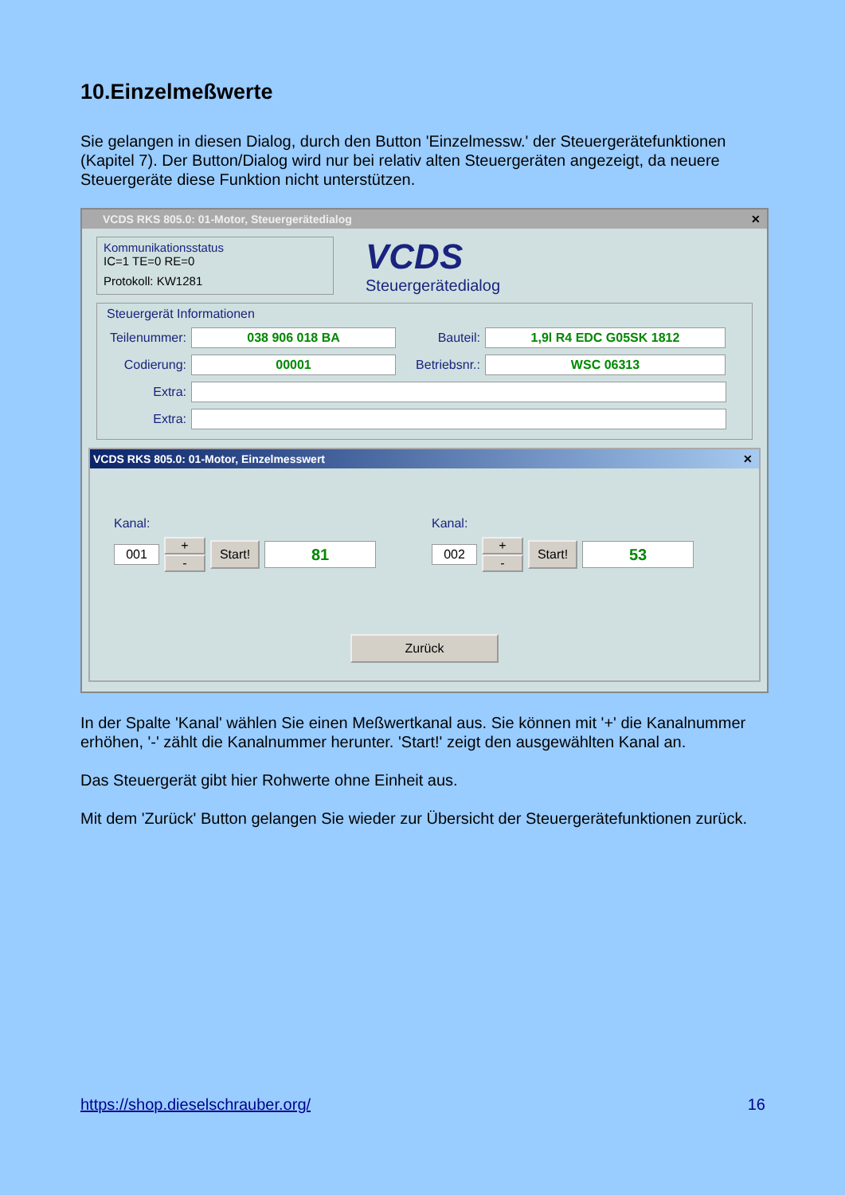10.Einzelmeßwerte
Sie gelangen in diesen Dialog, durch den Button 'Einzelmessw.' der Steuergerätefunktionen (Kapitel 7). Der Button/Dialog wird nur bei relativ alten Steuergeräten angezeigt, da neuere Steuergeräte diese Funktion nicht unterstützen.
VCDS RKS 805.0: 01-Motor, Steuergerätedialog ✕
Kommunikationsstatus
IC=1 TE=0 RE=0
Protokoll: KW1281
VCDS
Steuergerätedialog
Steuergerät Informationen
Teilenummer:
038 906 018 BA
Bauteil:
1,9l R4 EDC G05SK 1812
Codierung:
00001
Betriebsnr.:
WSC 06313
Extra:
Extra:
VCDS RKS 805.0: 01-Motor, Einzelmesswert ✕
Kanal:
001
+
-
Start!
81
Kanal:
002
+
-
Start!
53
Zurück
In der Spalte 'Kanal' wählen Sie einen Meßwertkanal aus. Sie können mit '+' die Kanalnummer erhöhen, '-' zählt die Kanalnummer herunter. 'Start!' zeigt den ausgewählten Kanal an.
Das Steuergerät gibt hier Rohwerte ohne Einheit aus.
Mit dem 'Zurück' Button gelangen Sie wieder zur Übersicht der Steuergerätefunktionen zurück.
https://shop.dieselschrauber.org/ 16